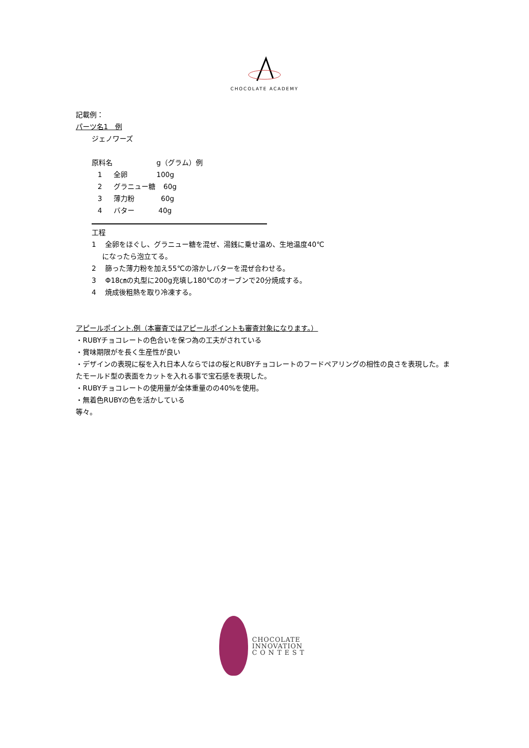CHOCOLATE ACADEMY
記載例：
パーツ名1　例
ジェノワーズ
原料名 g（グラム）例
1 全卵 100g
2 グラニュー糖 60g
3 薄力粉 60g
4 バター 40g
工程
1　 全卵をほぐし、グラニュー糖を混ぜ、湯銭に乗せ温め、生地温度40℃
になったら泡立てる。
2　 篩った薄力粉を加え55℃の溶かしバターを混ぜ合わせる。
3　 Φ18㎝の丸型に200g充填し180℃のオーブンで20分焼成する。
4　 焼成後粗熱を取り冷凍する。
アピールポイント.例（本審査ではアピールポイントも審査対象になります。）
・RUBYチョコレートの色合いを保つ為の工夫がされている
・賞味期限がを長く生産性が良い
・デザインの表現に桜を入れ日本人ならではの桜とRUBYチョコレートのフードペアリングの相性の良さを表現した。またモールド型の表面をカットを入れる事で宝石感を表現した。
・RUBYチョコレートの使用量が全体重量のの40%を使用。
・無着色RUBYの色を活かしている
等々。
CHOCOLATE
INNOVATION
C O N T E S T